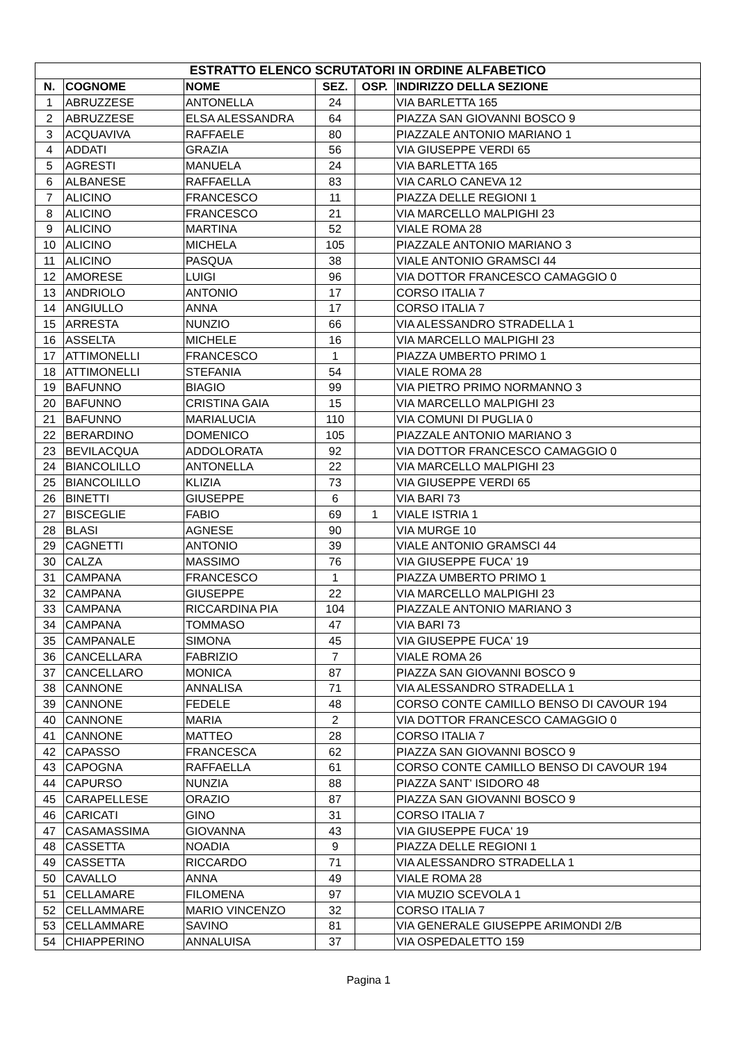| ESTRATTO ELENCO SCRUTATORI IN ORDINE ALFABETICO | | | | | |
| --- | --- | --- | --- | --- | --- |
| N. | COGNOME | NOME | SEZ. | OSP. | INDIRIZZO DELLA SEZIONE |
| 1 | ABRUZZESE | ANTONELLA | 24 | | VIA BARLETTA 165 |
| 2 | ABRUZZESE | ELSA ALESSANDRA | 64 | | PIAZZA SAN GIOVANNI BOSCO 9 |
| 3 | ACQUAVIVA | RAFFAELE | 80 | | PIAZZALE ANTONIO MARIANO 1 |
| 4 | ADDATI | GRAZIA | 56 | | VIA GIUSEPPE VERDI 65 |
| 5 | AGRESTI | MANUELA | 24 | | VIA BARLETTA 165 |
| 6 | ALBANESE | RAFFAELLA | 83 | | VIA CARLO CANEVA 12 |
| 7 | ALICINO | FRANCESCO | 11 | | PIAZZA DELLE REGIONI 1 |
| 8 | ALICINO | FRANCESCO | 21 | | VIA MARCELLO MALPIGHI 23 |
| 9 | ALICINO | MARTINA | 52 | | VIALE ROMA 28 |
| 10 | ALICINO | MICHELA | 105 | | PIAZZALE ANTONIO MARIANO 3 |
| 11 | ALICINO | PASQUA | 38 | | VIALE ANTONIO GRAMSCI 44 |
| 12 | AMORESE | LUIGI | 96 | | VIA DOTTOR FRANCESCO CAMAGGIO 0 |
| 13 | ANDRIOLO | ANTONIO | 17 | | CORSO ITALIA 7 |
| 14 | ANGIULLO | ANNA | 17 | | CORSO ITALIA 7 |
| 15 | ARRESTA | NUNZIO | 66 | | VIA ALESSANDRO STRADELLA 1 |
| 16 | ASSELTA | MICHELE | 16 | | VIA MARCELLO MALPIGHI 23 |
| 17 | ATTIMONELLI | FRANCESCO | 1 | | PIAZZA UMBERTO PRIMO 1 |
| 18 | ATTIMONELLI | STEFANIA | 54 | | VIALE ROMA 28 |
| 19 | BAFUNNO | BIAGIO | 99 | | VIA PIETRO PRIMO NORMANNO 3 |
| 20 | BAFUNNO | CRISTINA GAIA | 15 | | VIA MARCELLO MALPIGHI 23 |
| 21 | BAFUNNO | MARIALUCIA | 110 | | VIA COMUNI DI PUGLIA 0 |
| 22 | BERARDINO | DOMENICO | 105 | | PIAZZALE ANTONIO MARIANO 3 |
| 23 | BEVILACQUA | ADDOLORATA | 92 | | VIA DOTTOR FRANCESCO CAMAGGIO 0 |
| 24 | BIANCOLILLO | ANTONELLA | 22 | | VIA MARCELLO MALPIGHI 23 |
| 25 | BIANCOLILLO | KLIZIA | 73 | | VIA GIUSEPPE VERDI 65 |
| 26 | BINETTI | GIUSEPPE | 6 | | VIA BARI 73 |
| 27 | BISCEGLIE | FABIO | 69 | 1 | VIALE ISTRIA 1 |
| 28 | BLASI | AGNESE | 90 | | VIA MURGE 10 |
| 29 | CAGNETTI | ANTONIO | 39 | | VIALE ANTONIO GRAMSCI 44 |
| 30 | CALZA | MASSIMO | 76 | | VIA GIUSEPPE FUCA' 19 |
| 31 | CAMPANA | FRANCESCO | 1 | | PIAZZA UMBERTO PRIMO 1 |
| 32 | CAMPANA | GIUSEPPE | 22 | | VIA MARCELLO MALPIGHI 23 |
| 33 | CAMPANA | RICCARDINA PIA | 104 | | PIAZZALE ANTONIO MARIANO 3 |
| 34 | CAMPANA | TOMMASO | 47 | | VIA BARI 73 |
| 35 | CAMPANALE | SIMONA | 45 | | VIA GIUSEPPE FUCA' 19 |
| 36 | CANCELLARA | FABRIZIO | 7 | | VIALE ROMA 26 |
| 37 | CANCELLARO | MONICA | 87 | | PIAZZA SAN GIOVANNI BOSCO 9 |
| 38 | CANNONE | ANNALISA | 71 | | VIA ALESSANDRO STRADELLA 1 |
| 39 | CANNONE | FEDELE | 48 | | CORSO CONTE CAMILLO BENSO DI CAVOUR 194 |
| 40 | CANNONE | MARIA | 2 | | VIA DOTTOR FRANCESCO CAMAGGIO 0 |
| 41 | CANNONE | MATTEO | 28 | | CORSO ITALIA 7 |
| 42 | CAPASSO | FRANCESCA | 62 | | PIAZZA SAN GIOVANNI BOSCO 9 |
| 43 | CAPOGNA | RAFFAELLA | 61 | | CORSO CONTE CAMILLO BENSO DI CAVOUR 194 |
| 44 | CAPURSO | NUNZIA | 88 | | PIAZZA SANT' ISIDORO 48 |
| 45 | CARAPELLESE | ORAZIO | 87 | | PIAZZA SAN GIOVANNI BOSCO 9 |
| 46 | CARICATI | GINO | 31 | | CORSO ITALIA 7 |
| 47 | CASAMASSIMA | GIOVANNA | 43 | | VIA GIUSEPPE FUCA' 19 |
| 48 | CASSETTA | NOADIA | 9 | | PIAZZA DELLE REGIONI 1 |
| 49 | CASSETTA | RICCARDO | 71 | | VIA ALESSANDRO STRADELLA 1 |
| 50 | CAVALLO | ANNA | 49 | | VIALE ROMA 28 |
| 51 | CELLAMARE | FILOMENA | 97 | | VIA MUZIO SCEVOLA 1 |
| 52 | CELLAMMARE | MARIO VINCENZO | 32 | | CORSO ITALIA 7 |
| 53 | CELLAMMARE | SAVINO | 81 | | VIA GENERALE GIUSEPPE ARIMONDI 2/B |
| 54 | CHIAPPERINO | ANNALUISA | 37 | | VIA OSPEDALETTO 159 |
Pagina 1